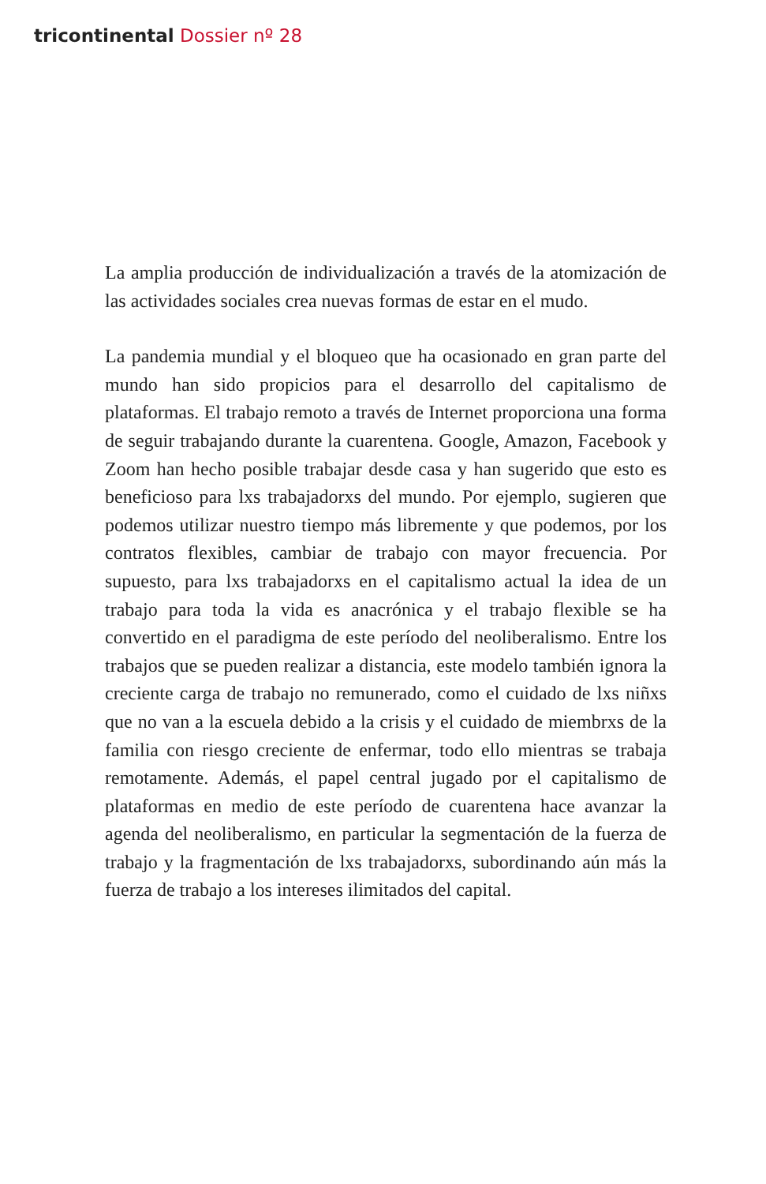tricontinental Dossier nº 28
La amplia producción de individualización a través de la atomización de las actividades sociales crea nuevas formas de estar en el mudo.
La pandemia mundial y el bloqueo que ha ocasionado en gran parte del mundo han sido propicios para el desarrollo del capitalismo de plataformas. El trabajo remoto a través de Internet proporciona una forma de seguir trabajando durante la cuarentena. Google, Amazon, Facebook y Zoom han hecho posible trabajar desde casa y han sugerido que esto es beneficioso para lxs trabajadorxs del mundo. Por ejemplo, sugieren que podemos utilizar nuestro tiempo más libremente y que podemos, por los contratos flexibles, cambiar de trabajo con mayor frecuencia. Por supuesto, para lxs trabajadorxs en el capitalismo actual la idea de un trabajo para toda la vida es anacrónica y el trabajo flexible se ha convertido en el paradigma de este período del neoliberalismo. Entre los trabajos que se pueden realizar a distancia, este modelo también ignora la creciente carga de trabajo no remunerado, como el cuidado de lxs niñxs que no van a la escuela debido a la crisis y el cuidado de miembrxs de la familia con riesgo creciente de enfermar, todo ello mientras se trabaja remotamente. Además, el papel central jugado por el capitalismo de plataformas en medio de este período de cuarentena hace avanzar la agenda del neoliberalismo, en particular la segmentación de la fuerza de trabajo y la fragmentación de lxs trabajadorxs, subordinando aún más la fuerza de trabajo a los intereses ilimitados del capital.